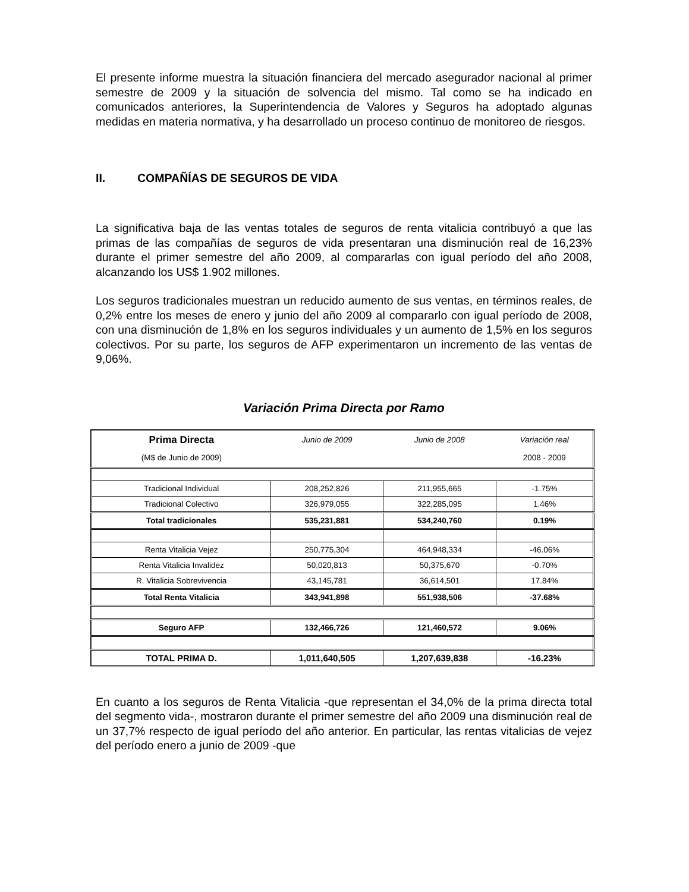El presente informe muestra la situación financiera del mercado asegurador nacional al primer semestre de 2009 y la situación de solvencia del mismo. Tal como se ha indicado en comunicados anteriores, la Superintendencia de Valores y Seguros ha adoptado algunas medidas en materia normativa, y ha desarrollado un proceso continuo de monitoreo de riesgos.
II. COMPAÑÍAS DE SEGUROS DE VIDA
La significativa baja de las ventas totales de seguros de renta vitalicia contribuyó a que las primas de las compañías de seguros de vida presentaran una disminución real de 16,23% durante el primer semestre del año 2009, al compararlas con igual período del año 2008, alcanzando los US$ 1.902 millones.
Los seguros tradicionales muestran un reducido aumento de sus ventas, en términos reales, de 0,2% entre los meses de enero y junio del año 2009 al compararlo con igual período de 2008, con una disminución de 1,8% en los seguros individuales y un aumento de 1,5% en los seguros colectivos. Por su parte, los seguros de AFP experimentaron un incremento de las ventas de 9,06%.
Variación Prima Directa por Ramo
| Prima Directa | Junio de 2009 | Junio de 2008 | Variación real |
| (M$ de Junio de 2009) | | | 2008 - 2009 |
| Tradicional Individual | 208,252,826 | 211,955,665 | -1.75% |
| Tradicional Colectivo | 326,979,055 | 322,285,095 | 1.46% |
| Total tradicionales | 535,231,881 | 534,240,760 | 0.19% |
| Renta Vitalicia Vejez | 250,775,304 | 464,948,334 | -46.06% |
| Renta Vitalicia Invalidez | 50,020,813 | 50,375,670 | -0.70% |
| R. Vitalicia Sobrevivencia | 43,145,781 | 36,614,501 | 17.84% |
| Total Renta Vitalicia | 343,941,898 | 551,938,506 | -37.68% |
| Seguro AFP | 132,466,726 | 121,460,572 | 9.06% |
| TOTAL PRIMA D. | 1,011,640,505 | 1,207,639,838 | -16.23% |
En cuanto a los seguros de Renta Vitalicia -que representan el 34,0% de la prima directa total del segmento vida-, mostraron durante el primer semestre del año 2009 una disminución real de un 37,7% respecto de igual período del año anterior. En particular, las rentas vitalicias de vejez del período enero a junio de 2009 -que